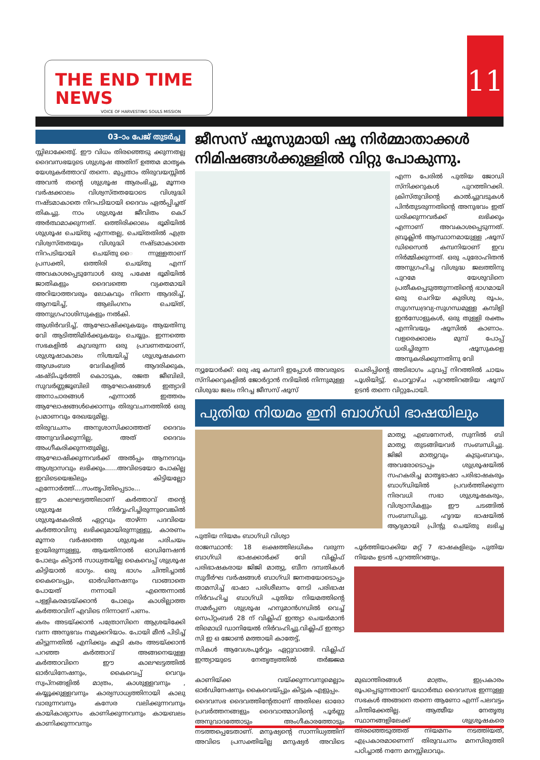THE END TIME NEWS
VOICE OF HARVESTING SOULS MISSION
11
03–ാം പേജ് തുടർച്ച
സ്സിലാക്കേതു്. ഈ വിധം തിരഞ്ഞെടു ക്കുന്നതല്ല ദൈവസഭയുടെ ശുശ്രൂഷ അതിന് ഉത്തമ മാതൃക യേശുകർത്താവ് തന്നെ. മുപ്പതാം തിരുവയസ്സിൽ അവൻ തന്റെ ശുശ്രൂഷ ആരംഭിച്ചു, മൂന്നര വർഷക്കാലം വിശ്വസ്തതയോടെ വിശുദ്ധി നഷ്ടമാകാതെ നിറപടിയായി ദൈവം ഏൽപ്പിച്ചത് തികച്ചു. നാം ശുശ്രൂഷ ജീവിതം കൊ് അർത്ഥമാക്കുന്നത്. ഒത്തിരിക്കാലം ഭൂമിയിൽ ശുശ്രൂഷ ചെയ്തു എന്നതല്ല, ചെയ്തതിൽ എത്ര വിശ്വസ്തതയും വിശുദ്ധി നഷ്ടമാകാതെ നിറപടിയായി ചെയ്തു ൈന്നുള്ളതാണ് പ്രസക്തി, ഒത്തിരി ചെയ്തു എന്ന് അവകാശപ്പെടുമ്പോൾ ഒരു പക്ഷേ ഭൂമിയിൽ ജാതികളും ദൈവത്തെ വ്യക്തമായി അറിയാത്തവരും ലോകവും നിന്നെ ആദരിച്ച്, ആനയിച്ച്, ആലിംഗനം ചെയ്ത്, അനുഗ്രഹാശിസുകളും നൽകി.
ആശിർവദിച്ച്, ആഘോഷിക്കുകയും ആയതിനു വേി ആടിത്തിമിർക്കുകയും ചെയ്യും. ഇന്നത്തെ സഭകളിൽ കുവരുന്ന ഒരു പ്രവണതയാണ്, ശുശ്രൂഷാകാലം നിശ്ചയിച്ച് ശുശ്രൂഷകനെ ആഢംബര വേദികളിൽ ആദരിക്കുക, ഷഷ്ടിപൂർത്തി കൊാടുക, രജത ജീബിലി, സുവർണ്ണജൂബിലി ആഘോഷങ്ങൾ ഇത്യാദി അനാചാരങ്ങൾ എന്നാൽ ഇത്തരം ആഘോഷങ്ങൾക്കൊന്നും തിരുവചനത്തിൽ ഒരു പ്രമാണവും രേഖയുമില്ല.
തിരുവചനം അനുശാസിക്കാത്തത് ദൈവം അനുവദിക്കുന്നില്ല, അത് ദൈവം അംഗീകരിക്കുന്നതുമില്ല, ആഘോഷിക്കുന്നവർക്ക് അൽപ്പം ആനന്ദവും ആശ്വാസവും ലഭിക്കും......അവിടെയോ പോകില്ല ഇവിടെയെങ്കിലും കിട്ടിയല്ലോ എന്നോർത്ത്....സംതൃപ്തിപ്പെടാം...
ഈ കാലഘട്ടത്തിലാണ് കർത്താവ് തന്റെ ശുശ്രൂഷ നിർവ്വഹിച്ചിരുന്നുവെങ്കിൽ ശുശ്രൂഷകരിൽ ഏറ്റവും താഴ്ന്ന പദവിയെ കർത്താവിനു ലഭിക്കുമായിരുന്നുള്ളു, കാരണം മൂന്നര വർഷത്തെ ശുശ്രൂഷ പരിചയം ഉായിരുന്നുള്ളു, ആയതിനാൽ ഓഡിനേഷൻ പോലും കിട്ടാൻ സാധ്യതയില്ല കൈവെപ്പ് ശുശ്രൂഷ കിട്ടിയാൽ ഭാഗ്യം. ഒരു ഭാഗം ചിന്തിച്ചാൽ കൈവെപ്പും, ഓർഡിനേഷനും വാങ്ങാതെ പോയത് നന്നായി എന്തെന്നാൽ പള്ളികരമടയ്ക്കാൻ പോലും കാശില്ലാത്ത കർത്താവിന് എവിടെ നിന്നാണ് പണം.
കരം അടയ്ക്കാൻ പത്രോസിനെ ആശ്രയിക്കേി വന്ന അനുഭവം നമുക്കറിയാം. പോയി മീൻ പിടിച്ച് കിട്ടുന്നതിൽ എനിക്കും കൂടി കരം അടയ്ക്കാൻ പറഞ്ഞ കർത്താവ് അങ്ങനെയുള്ള കർത്താവിനെ ഈ കാലഘട്ടത്തിൽ ഓർഡിനേഷനും, കൈവെപ്പ് വെറും സ്വപ്നങ്ങളിൽ മാത്രം, കാശുള്ളവനും , കയ്യൂക്കുള്ളവനും കാര്യസാധ്യത്തിനായി കാലു വാരുന്നവനും കസേര വലിക്കുന്നവനും കായികാഭ്യാസം കാണിക്കുന്നവനും കായബലം കാണിക്കുന്നവനും
ജീസസ് ഷൂസുമായി ഷൂ നിർമ്മാതാക്കൾ നിമിഷങ്ങൾക്കുള്ളിൽ വിറ്റു പോകുന്നു.
എന്ന പേരിൽ പുതിയ ജോഡി സ്നിക്കറുകൾ പുറത്തിറക്കി. ക്രിസ്തുവിന്റെ കാൽച്ചുവടുകൾ പിൻതുടരുന്നതിന്റെ അനുഭവം ഇത് ധരിക്കുന്നവർക്ക് ലഭിക്കും എന്നാണ് അവകാശപ്പെടുന്നത്. ബ്രൂക്ലിൻ ആസ്ഥാനമായുള്ള ,ഷൂസ് ഡിസൈൻ കമ്പനിയാണ് ഇവ നിർമ്മിക്കുന്നത്. ഒരു പുരോഹിതൻ അനുഗ്രഹിച്ച വിശുദ്ധ ജലത്തിനു പുറമേ യേശുവിനെ പ്രതീകപ്പെടുത്തുന്നതിന്റെ ഭാഗമായി ഒരു ചെറിയ കുരിശു രൂപം, സുഗന്ധദ്രവ്യ-സുഗന്ധമുള്ള കമ്പിളി ഇൻസോളുകൾ, ഒരു തുള്ളി രക്തം എന്നിവയും ഷൂസിൽ കാണാം. വളരെക്കാലം മുമ്പ് പോപ്പ് ധരിച്ചിരുന്ന ഷൂസുകളെ അനുകരിക്കുന്നതിനു വേി
ന്യൂയോർക്ക്: ഒരു ഷൂ കമ്പനി ഇപ്പോൾ അവരുടെ സ്നിക്കറുകളിൽ ജോർദ്ദാൻ നദിയിൽ നിന്നുമുള്ള വിശുദ്ധ ജലം നിറച്ച ജീസസ് ഷൂസ്
ചെരിപ്പിന്റെ അടിഭാഗം ചുവപ്പ് നിറത്തിൽ ചായം പൂശിയിട്ടു്. ചൊവ്വാഴ്ച പുറത്തിറങ്ങിയ ഷൂസ് ഉടൻ തന്നെ വിറ്റുപോയി.
പുതിയ നിയമം ഇനി ബാഗ്ഡി ഭാഷയിലും
മാത്യു എബനേസർ, സുനിൽ ബി മാത്യു തുടങ്ങിയവർ സംബന്ധിച്ചു. ജിജി മാത്യുവും കുടുംബവും, അവരോടൊപ്പം ശുശ്രൂഷയിൽ സഹകരിച്ച മാതൃഭാഷാ പരിഭാഷകരും ബാഗ്ഡിയിൽ പ്രവർത്തിക്കുന്ന നിരവധി സഭാ ശുശ്രൂഷകരും, വിശ്വാസികളും ഈ ചടങ്ങിൽ സംബന്ധിച്ചു. ഹൃദയ ഭാഷയിൽ ആദ്യമായി പ്രിന്റു ചെയ്തു ലഭിച്ച പുതിയ നിയമം ബാഗ്ഡി വിശ്വാ
രാജസ്ഥാൻ: 18 ലക്ഷത്തിലധികം വരുന്ന ബാഗ്ഡി ഭാഷക്കാർക്ക് വേി വിക്ലിഫ് പരിഭാഷകരായ ജിജി മാത്യു, ബീന ദമ്പതികൾ സുദീർഘ വർഷങ്ങൾ ബാഗ്ഡി ജനതയോടൊപ്പം താമസിച്ച് ഭാഷാ പരിശീലനം നേടി പരിഭാഷ നിർവഹിച്ച ബാഗ്ഡി പുതിയ നിയമത്തിന്റെ സമർപ്പണ ശുശ്രൂഷ ഹനുമാൻഗഡിൽ വെച്ച് സെപ്റ്റംബർ 28 ന് വിക്ലിഫ് ഇന്ത്യാ ചെയർമാൻ തിമൊഥി ഡാനിയേൽ നിർവഹിച്ചു.വിക്ലിഫ് ഇന്ത്യാ സി ഇ ഒ ജോൺ മത്തായി കാതേട്ട്,
സികൾ ആവേശപൂർവ്വം ഏറ്റുവാങ്ങി. വിക്ലിഫ് ഇന്ത്യായുടെ നേതൃത്വത്തിൽ തർജ്ജമ പൂർത്തിയാക്കിയ മറ്റ് 7 ഭാഷകളിലും പുതിയ നിയമം ഉടൻ പുറത്തിറങ്ങും.
കാണിയ്ക്ക വയ്ക്കുന്നവനുമെല്ലാം ഓർഡിനേഷനും കൈവെയ്പ്പും കിട്ടുക എളുപ്പം.
ദൈവസഭ ദൈവത്തിന്റേതാണ് അതിലെ ഓരോ പ്രവർത്തനങ്ങളും ദൈവാത്മാവിന്റെ പൂർണ്ണ അനുവാദത്തോടും അംഗീകാരത്തോടും നടത്തപ്പെടേതാണ്. മനുഷ്യന്റെ സാന്നിധ്യത്തിന് അവിടെ പ്രസക്തിയില്ല മനുഷ്യർ അവിടെ മുഖാന്തിരങ്ങൾ മാത്രം, ഇപ്രകാരം രൂപപ്പെടുന്നതാണ് യഥാർത്ഥ ദൈവസഭ ഇന്നുള്ള സഭകൾ അങ്ങനെ തന്നെ ആണോ എന്ന് പലവട്ടം ചിന്തിക്കേതില്ല. ആത്മീയ നേതൃത്വ സ്ഥാനങ്ങളിലേക്ക് ശുശ്രൂഷകരെ തിരഞ്ഞെടുത്തത് നിയമനം നടത്തിയത്, എപ്രകാരമാണെന്ന് തിരുവചനം മനസിരുത്തി പഠിച്ചാൽ നന്നേ മനസ്സിലാവും.